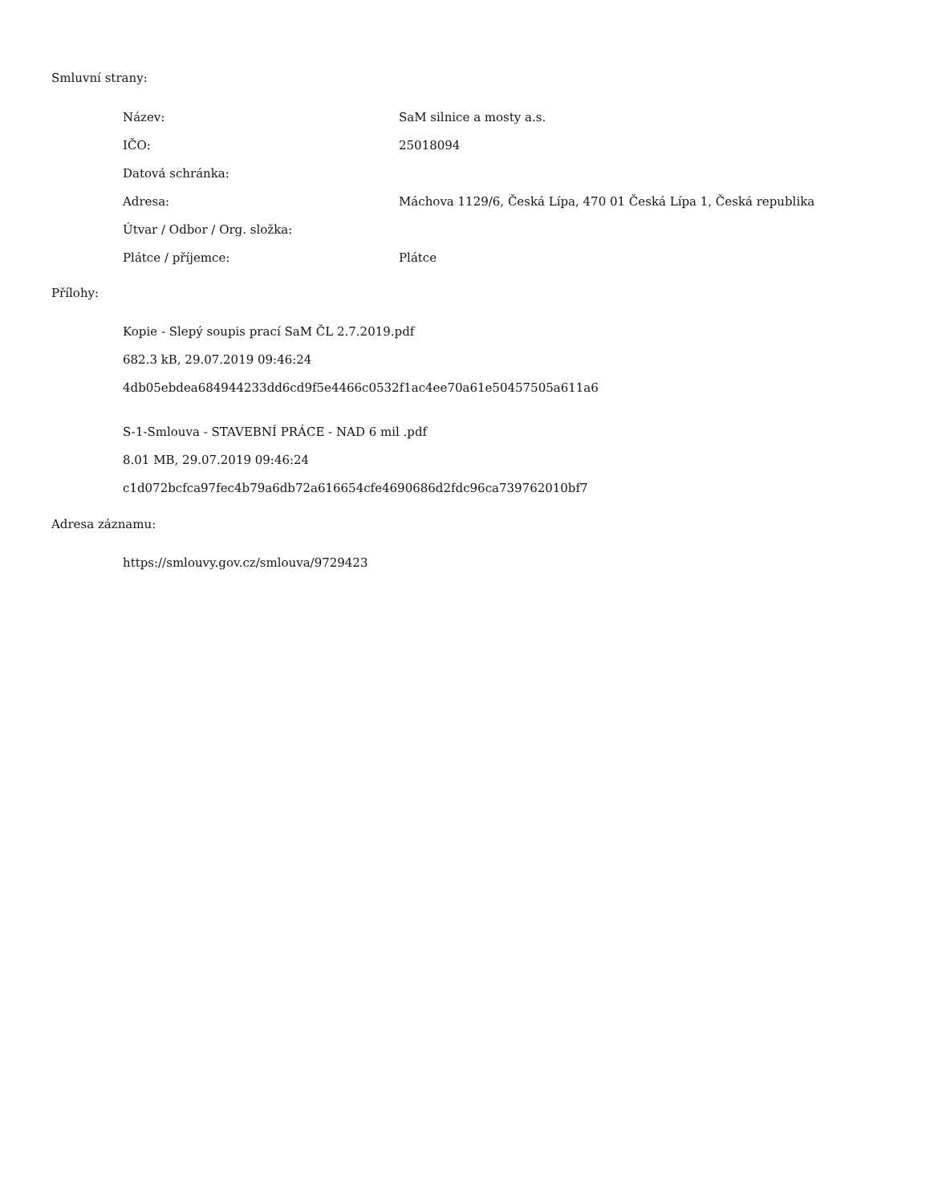Smluvní strany:
| Název: | SaM silnice a mosty a.s. |
| IČO: | 25018094 |
| Datová schránka: | |
| Adresa: | Máchova 1129/6, Česká Lípa, 470 01 Česká Lípa 1, Česká republika |
| Útvar / Odbor / Org. složka: | |
| Plátce / příjemce: | Plátce |
Přílohy:
Kopie - Slepý soupis prací SaM ČL 2.7.2019.pdf
682.3 kB, 29.07.2019 09:46:24
4db05ebdea684944233dd6cd9f5e4466c0532f1ac4ee70a61e50457505a611a6
S-1-Smlouva - STAVEBNÍ PRÁCE - NAD 6 mil .pdf
8.01 MB, 29.07.2019 09:46:24
c1d072bcfca97fec4b79a6db72a616654cfe4690686d2fdc96ca739762010bf7
Adresa záznamu:
https://smlouvy.gov.cz/smlouva/9729423